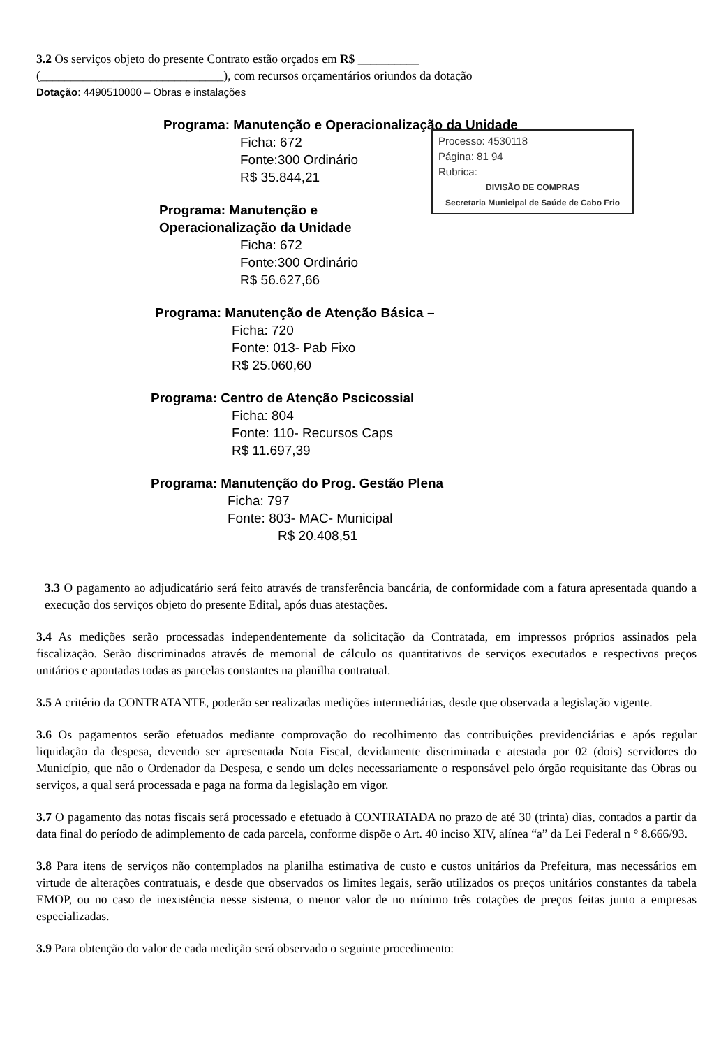3.2 Os serviços objeto do presente Contrato estão orçados em R$ __________
(______________________________), com recursos orçamentários oriundos da dotação
Dotação: 4490510000 – Obras e instalações
Programa: Manutenção e Operacionalização da Unidade
Processo: 4530118
Página: 81 94
Rubrica: ______
DIVISÃO DE COMPRAS
Secretaria Municipal de Saúde de Cabo Frio
Ficha: 672
Fonte:300 Ordinário
R$ 35.844,21
Programa: Manutenção e Operacionalização da Unidade
Ficha: 672
Fonte:300 Ordinário
R$ 56.627,66
Programa: Manutenção de Atenção Básica –
Ficha: 720
Fonte: 013- Pab Fixo
R$ 25.060,60
Programa: Centro de Atenção Pscicossial
Ficha: 804
Fonte: 110- Recursos Caps
R$ 11.697,39
Programa: Manutenção do Prog. Gestão Plena
Ficha: 797
Fonte: 803- MAC- Municipal
R$ 20.408,51
3.3 O pagamento ao adjudicatário será feito através de transferência bancária, de conformidade com a fatura apresentada quando a execução dos serviços objeto do presente Edital, após duas atestações.
3.4 As medições serão processadas independentemente da solicitação da Contratada, em impressos próprios assinados pela fiscalização. Serão discriminados através de memorial de cálculo os quantitativos de serviços executados e respectivos preços unitários e apontadas todas as parcelas constantes na planilha contratual.
3.5 A critério da CONTRATANTE, poderão ser realizadas medições intermediárias, desde que observada a legislação vigente.
3.6 Os pagamentos serão efetuados mediante comprovação do recolhimento das contribuições previdenciárias e após regular liquidação da despesa, devendo ser apresentada Nota Fiscal, devidamente discriminada e atestada por 02 (dois) servidores do Município, que não o Ordenador da Despesa, e sendo um deles necessariamente o responsável pelo órgão requisitante das Obras ou serviços, a qual será processada e paga na forma da legislação em vigor.
3.7 O pagamento das notas fiscais será processado e efetuado à CONTRATADA no prazo de até 30 (trinta) dias, contados a partir da data final do período de adimplemento de cada parcela, conforme dispõe o Art. 40 inciso XIV, alínea “a” da Lei Federal n ° 8.666/93.
3.8 Para itens de serviços não contemplados na planilha estimativa de custo e custos unitários da Prefeitura, mas necessários em virtude de alterações contratuais, e desde que observados os limites legais, serão utilizados os preços unitários constantes da tabela EMOP, ou no caso de inexistência nesse sistema, o menor valor de no mínimo três cotações de preços feitas junto a empresas especializadas.
3.9 Para obtenção do valor de cada medição será observado o seguinte procedimento: